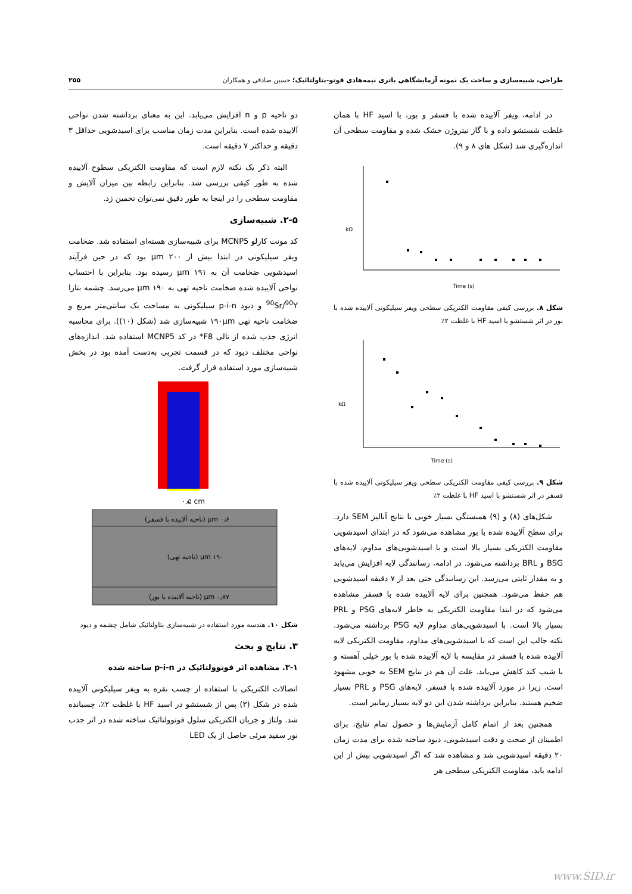طراحی، شبیه‌سازی و ساخت یک نمونه آزمایشگاهی باتری نیمه‌هادی فوتو-بتاولتائیک؛ حسین صادقی و همکاران ۲۵۵
در ادامه، ویفر آلاییده شده با فسفر و بور، با اسید HF با همان غلظت شستشو داده و با گاز نیتروژن خشک شده و مقاومت سطحی آن اندازه‌گیری شد (شکل های ۸ و ۹).
kΩ
Time (s)
شکل ۸. بررسی کیفی مقاومت الکتریکی سطحی ویفر سیلیکونی آلاییده شده با بور در اثر شستشو با اسید HF با غلظت ۲٪
kΩ
Time (s)
شکل ۹. بررسی کیفی مقاومت الکتریکی سطحی ویفر سیلیکونی آلاییده شده با فسفر در اثر شستشو با اسید HF با غلظت ۲٪
شکل‌های (۸) و (۹) همبستگی بسیار خوبی با نتایج آنالیز SEM دارد. برای سطح آلاییده شده با بور مشاهده می‌شود که در ابتدای اسیدشویی مقاومت الکتریکی بسیار بالا است و با اسیدشویی‌های مداوم، لایه‌های BSG و BRL برداشته می‌شود. در ادامه، رسانندگی لایه افزایش می‌یابد و به مقدار ثابتی می‌رسد. این رسانندگی حتی بعد از ۷ دقیقه اسیدشویی هم حفظ می‌شود. همچنین برای لایه آلاییده شده با فسفر مشاهده می‌شود که در ابتدا مقاومت الکتریکی به خاطر لایه‌های PSG و PRL بسیار بالا است. با اسیدشویی‌های مداوم لایه PSG برداشته می‌شود. نکته جالب این است که با اسیدشویی‌های مداوم، مقاومت الکتریکی لایه آلاییده شده با فسفر در مقایسه با لایه آلاییده شده با بور خیلی آهسته و با شیب کند کاهش می‌یابد. علت آن هم در نتایج SEM به خوبی مشهود است. زیرا در مورد آلاییده شده با فسفر، لایه‌های PSG و PRL بسیار ضخیم هستند. بنابراین برداشته شدن این دو لایه بسیار زمانبر است.
همچنین بعد از اتمام کامل آزمایش‌ها و حصول تمام نتایج، برای اطمینان از صحت و دقت اسیدشویی، دیود ساخته شده برای مدت زمان ۲۰ دقیقه اسیدشویی شد و مشاهده شد که اگر اسیدشویی بیش از این ادامه یابد، مقاومت الکتریکی سطحی هر
دو ناحیه p و n افزایش می‌یابد. این به معنای برداشته شدن نواحی آلاییده شده است. بنابراین مدت زمان مناسب برای اسیدشویی حداقل ۳ دقیقه و حداکثر ۷ دقیقه است.
البته ذکر یک نکته لازم است که مقاومت الکتریکی سطوح آلاییده شده به طور کیفی بررسی شد. بنابراین رابطه بین میزان آلایش و مقاومت سطحی را در اینجا به طور دقیق نمی‌توان تخمین زد.
۲-۵. شبیه‌سازی
کد مونت کارلو MCNP5 برای شبیه‌سازی هسته‌ای استفاده شد. ضخامت ویفر سیلیکونی در ابتدا بیش از ۲۰۰ μm بود که در حین فرآیند اسیدشویی ضخامت آن به ۱۹۱ μm رسیده بود. بنابراین با احتساب نواحی آلاییده شده ضخامت ناحیه تهی به ۱۹۰ μm می‌رسد. چشمه بتازا <sup>90</sup>Sr/<sup>90</sup>Y و دیود p-i-n سیلیکونی به مساحت یک سانتی‌متر مربع و ضخامت ناحیه تهی ۱۹۰μm شبیه‌سازی شد (شکل (۱۰)). برای محاسبه انرژی جذب شده از تالی F8* در کد MCNP5 استفاده شد. اندازه‌های نواحی مختلف دیود که در قسمت تجربی به‌دست آمده بود در بخش شبیه‌سازی مورد استفاده قرار گرفت.
۰٫۵ cm
۰٫۶ μm (ناحیه آلاییده با فسفر)
۱۹۰ μm (ناحیه تهی)
۰٫۸۷ μm (ناحیه آلاییده با بور)
شکل ۱۰. هندسه مورد استفاده در شبیه‌سازی بتاولتائیک شامل چشمه و دیود
۳. نتایج و بحث
۳-۱. مشاهده اثر فوتوولتائیک در p-i-n ساخته شده
اتصالات الکتریکی با استفاده از چسب نقره به ویفر سیلیکونی آلاییده شده در شکل (۳) پس از شستشو در اسید HF با غلظت ۲٪، چسبانده شد. ولتاژ و جریان الکتریکی سلول فوتوولتائیک ساخته شده در اثر جذب نور سفید مرئی حاصل از یک LED
www.SID.ir